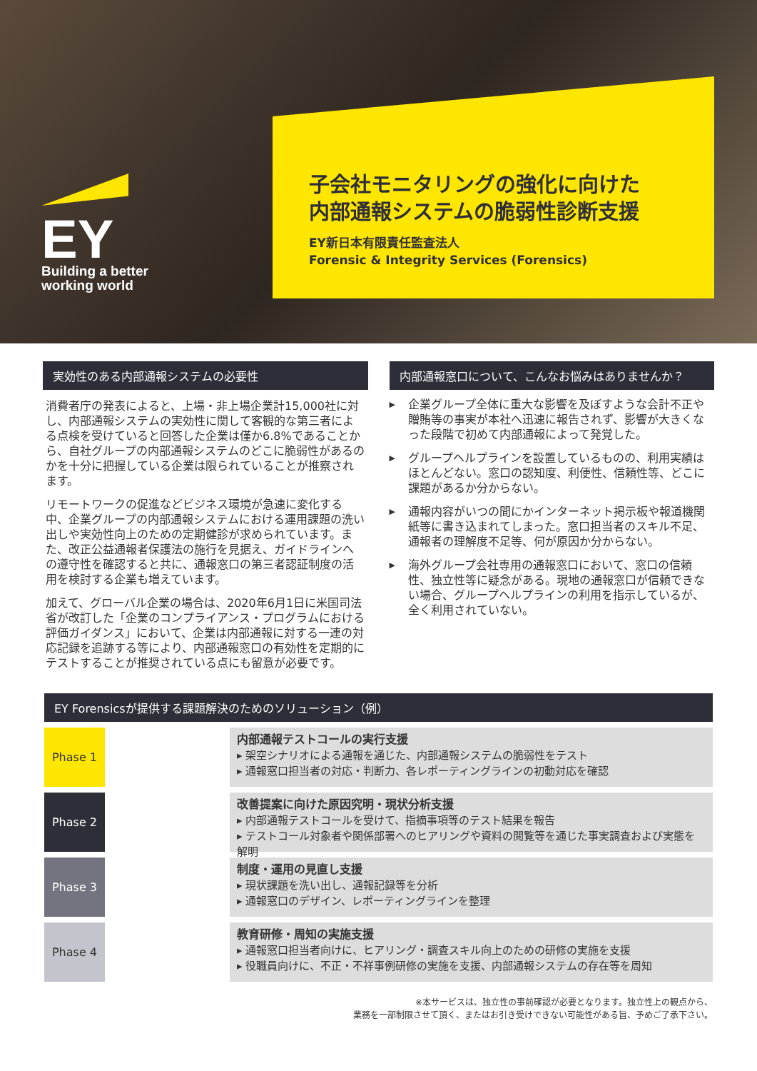EY
Building a better
working world
子会社モニタリングの強化に向けた
内部通報システムの脆弱性診断支援
EY新日本有限責任監査法人
Forensic & Integrity Services (Forensics)
実効性のある内部通報システムの必要性
消費者庁の発表によると、上場・非上場企業計15,000社に対し、内部通報システムの実効性に関して客観的な第三者による点検を受けていると回答した企業は僅か6.8%であることから、自社グループの内部通報システムのどこに脆弱性があるのかを十分に把握している企業は限られていることが推察されます。
リモートワークの促進などビジネス環境が急速に変化する中、企業グループの内部通報システムにおける運用課題の洗い出しや実効性向上のための定期健診が求められています。また、改正公益通報者保護法の施行を見据え、ガイドラインへの遵守性を確認すると共に、通報窓口の第三者認証制度の活用を検討する企業も増えています。
加えて、グローバル企業の場合は、2020年6月1日に米国司法省が改訂した「企業のコンプライアンス・プログラムにおける評価ガイダンス」において、企業は内部通報に対する一連の対応記録を追跡する等により、内部通報窓口の有効性を定期的にテストすることが推奨されている点にも留意が必要です。
内部通報窓口について、こんなお悩みはありませんか？
▶ 企業グループ全体に重大な影響を及ぼすような会計不正や贈賄等の事実が本社へ迅速に報告されず、影響が大きくなった段階で初めて内部通報によって発覚した。
▶ グループヘルプラインを設置しているものの、利用実績はほとんどない。窓口の認知度、利便性、信頼性等、どこに課題があるか分からない。
▶ 通報内容がいつの間にかインターネット掲示板や報道機関紙等に書き込まれてしまった。窓口担当者のスキル不足、通報者の理解度不足等、何が原因か分からない。
▶ 海外グループ会社専用の通報窓口において、窓口の信頼性、独立性等に疑念がある。現地の通報窓口が信頼できない場合、グループヘルプラインの利用を指示しているが、全く利用されていない。
EY Forensicsが提供する課題解決のためのソリューション（例）
Phase 1
内部通報テストコールの実行支援
▸ 架空シナリオによる通報を通じた、内部通報システムの脆弱性をテスト
▸ 通報窓口担当者の対応・判断力、各レポーティングラインの初動対応を確認
Phase 2
改善提案に向けた原因究明・現状分析支援
▸ 内部通報テストコールを受けて、指摘事項等のテスト結果を報告
▸ テストコール対象者や関係部署へのヒアリングや資料の閲覧等を通じた事実調査および実態を解明
Phase 3
制度・運用の見直し支援
▸ 現状課題を洗い出し、通報記録等を分析
▸ 通報窓口のデザイン、レポーティングラインを整理
Phase 4
教育研修・周知の実施支援
▸ 通報窓口担当者向けに、ヒアリング・調査スキル向上のための研修の実施を支援
▸ 役職員向けに、不正・不祥事例研修の実施を支援、内部通報システムの存在等を周知
※本サービスは、独立性の事前確認が必要となります。独立性上の観点から、
業務を一部制限させて頂く、またはお引き受けできない可能性がある旨、予めご了承下さい。